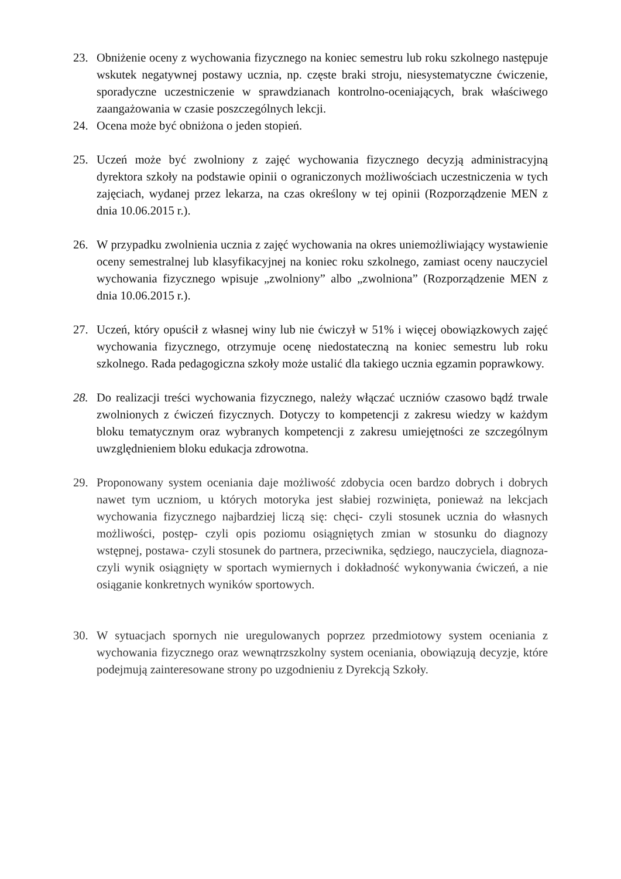23. Obniżenie oceny z wychowania fizycznego na koniec semestru lub roku szkolnego następuje wskutek negatywnej postawy ucznia, np. częste braki stroju, niesystematyczne ćwiczenie, sporadyczne uczestniczenie w sprawdzianach kontrolno-oceniających, brak właściwego zaangażowania w czasie poszczególnych lekcji.
24. Ocena może być obniżona o jeden stopień.
25. Uczeń może być zwolniony z zajęć wychowania fizycznego decyzją administracyjną dyrektora szkoły na podstawie opinii o ograniczonych możliwościach uczestniczenia w tych zajęciach, wydanej przez lekarza, na czas określony w tej opinii (Rozporządzenie MEN z dnia 10.06.2015 r.).
26. W przypadku zwolnienia ucznia z zajęć wychowania na okres uniemożliwiający wystawienie oceny semestralnej lub klasyfikacyjnej na koniec roku szkolnego, zamiast oceny nauczyciel wychowania fizycznego wpisuje „zwolniony” albo „zwolniona” (Rozporządzenie MEN z dnia 10.06.2015 r.).
27. Uczeń, który opuścił z własnej winy lub nie ćwiczył w 51% i więcej obowiązkowych zajęć wychowania fizycznego, otrzymuje ocenę niedostateczną na koniec semestru lub roku szkolnego. Rada pedagogiczna szkoły może ustalić dla takiego ucznia egzamin poprawkowy.
28. Do realizacji treści wychowania fizycznego, należy włączać uczniów czasowo bądź trwale zwolnionych z ćwiczeń fizycznych. Dotyczy to kompetencji z zakresu wiedzy w każdym bloku tematycznym oraz wybranych kompetencji z zakresu umiejętności ze szczególnym uwzględnieniem bloku edukacja zdrowotna.
29. Proponowany system oceniania daje możliwość zdobycia ocen bardzo dobrych i dobrych nawet tym uczniom, u których motoryka jest słabiej rozwinięta, ponieważ na lekcjach wychowania fizycznego najbardziej liczą się: chęci- czyli stosunek ucznia do własnych możliwości, postęp- czyli opis poziomu osiągniętych zmian w stosunku do diagnozy wstępnej, postawa- czyli stosunek do partnera, przeciwnika, sędziego, nauczyciela, diagnoza- czyli wynik osiągnięty w sportach wymiernych i dokładność wykonywania ćwiczeń, a nie osiąganie konkretnych wyników sportowych.
30. W sytuacjach spornych nie uregulowanych poprzez przedmiotowy system oceniania z wychowania fizycznego oraz wewnątrzszkolny system oceniania, obowiązują decyzje, które podejmują zainteresowane strony po uzgodnieniu z Dyrekcją Szkoły.